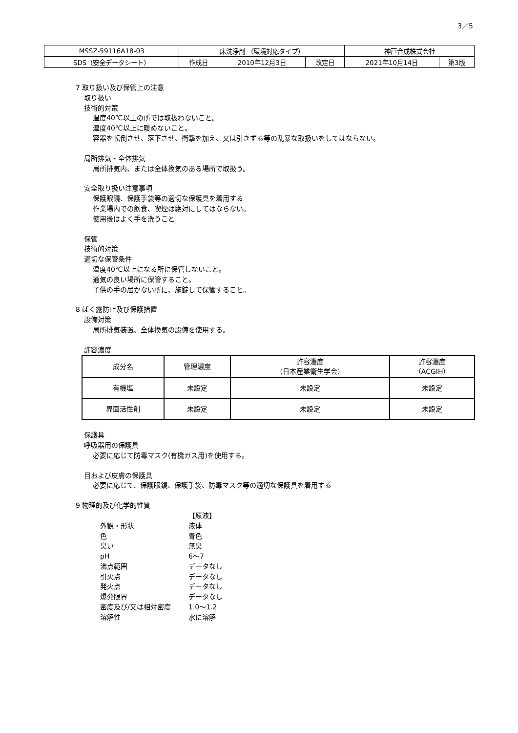3／5
| MSSZ-59116A18-03 | 床洗浄剤 （環境対応タイプ） | | | 神戸合成株式会社 | |
| SDS（安全データシート） | 作成日 | 2010年12月3日 | 改定日 | 2021年10月14日 | 第3版 |
7 取り扱い及び保管上の注意
取り扱い
技術的対策
温度40℃以上の所では取扱わないこと。
温度40℃以上に暖めないこと。
容器を転倒させ、落下させ、衝撃を加え、又は引きずる等の乱暴な取扱いをしてはならない。
局所排気・全体排気
局所排気内、または全体換気のある場所で取扱う。
安全取り扱い注意事項
保護眼鏡、保護手袋等の適切な保護具を着用する
作業場内での飲食、喫煙は絶対にしてはならない。
使用後はよく手を洗うこと
保管
技術的対策
適切な保管条件
温度40℃以上になる所に保管しないこと。
通気の良い場所に保管すること。
子供の手の届かない所に、施錠して保管すること。
8 ばく露防止及び保護措置
設備対策
局所排気装置、全体換気の設備を使用する。
許容濃度
| 成分名 | 管理濃度 | 許容濃度 （日本産業衛生学会） | 許容濃度 （ACGIH） |
| --- | --- | --- | --- |
| 有機塩 | 未設定 | 未設定 | 未設定 |
| 界面活性剤 | 未設定 | 未設定 | 未設定 |
保護具
呼吸器用の保護具
必要に応じて防毒マスク(有機ガス用)を使用する。
目および皮膚の保護具
必要に応じて、保護眼鏡、保護手袋、防毒マスク等の適切な保護具を着用する
9 物理的及び化学的性質
| | 【原液】 |
| 外観・形状 | 液体 |
| 色 | 青色 |
| 臭い | 無臭 |
| pH | 6～7 |
| 沸点範囲 | データなし |
| 引火点 | データなし |
| 発火点 | データなし |
| 爆発限界 | データなし |
| 密度及び/又は相対密度 | 1.0～1.2 |
| 溶解性 | 水に溶解 |